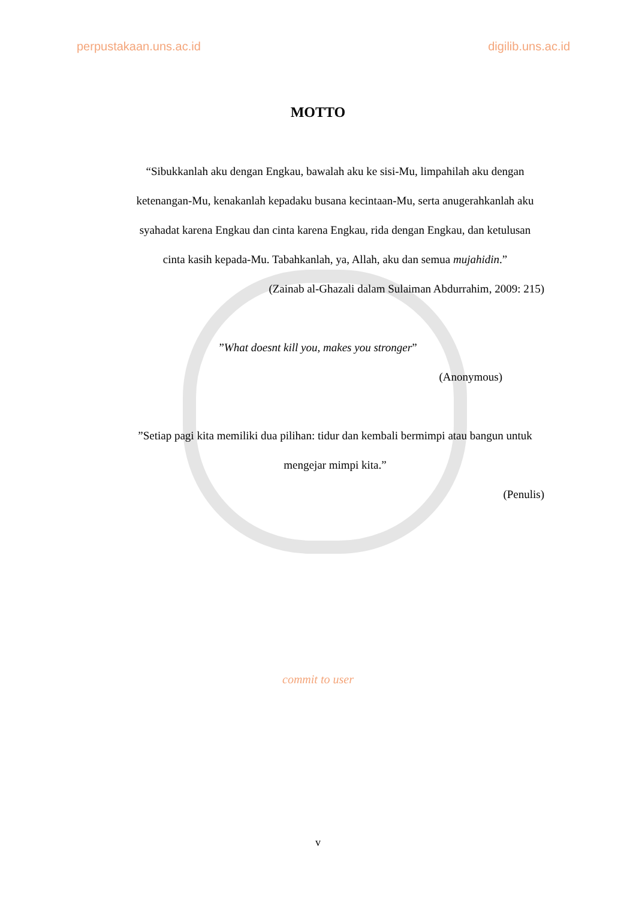perpustakaan.uns.ac.id digilib.uns.ac.id
MOTTO
“Sibukkanlah aku dengan Engkau, bawalah aku ke sisi-Mu, limpahilah aku dengan ketenangan-Mu, kenakanlah kepadaku busana kecintaan-Mu, serta anugerahkanlah aku syahadat karena Engkau dan cinta karena Engkau, rida dengan Engkau, dan ketulusan cinta kasih kepada-Mu. Tabahkanlah, ya, Allah, aku dan semua mujahidin.”
(Zainab al-Ghazali dalam Sulaiman Abdurrahim, 2009: 215)
”What doesnt kill you, makes you stronger”
(Anonymous)
”Setiap pagi kita memiliki dua pilihan: tidur dan kembali bermimpi atau bangun untuk mengejar mimpi kita.”
(Penulis)
commit to user
v